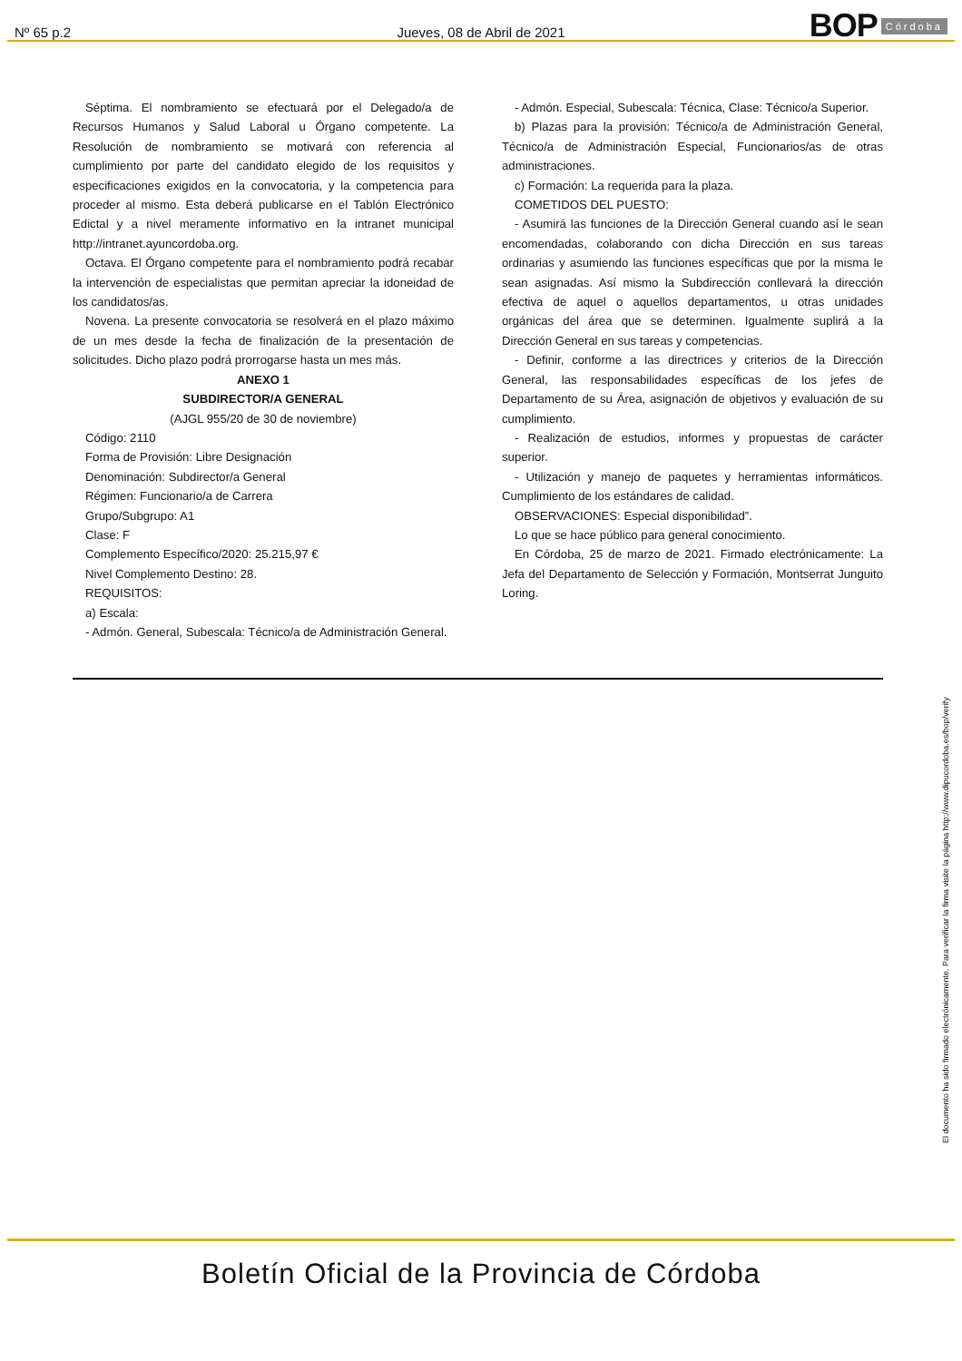Nº 65 p.2 Jueves, 08 de Abril de 2021 BOP Córdoba
Séptima. El nombramiento se efectuará por el Delegado/a de Recursos Humanos y Salud Laboral u Órgano competente. La Resolución de nombramiento se motivará con referencia al cumplimiento por parte del candidato elegido de los requisitos y especificaciones exigidos en la convocatoria, y la competencia para proceder al mismo. Esta deberá publicarse en el Tablón Electrónico Edictal y a nivel meramente informativo en la intranet municipal http://intranet.ayuncordoba.org.
Octava. El Órgano competente para el nombramiento podrá recabar la intervención de especialistas que permitan apreciar la idoneidad de los candidatos/as.
Novena. La presente convocatoria se resolverá en el plazo máximo de un mes desde la fecha de finalización de la presentación de solicitudes. Dicho plazo podrá prorrogarse hasta un mes más.
ANEXO 1
SUBDIRECTOR/A GENERAL
(AJGL 955/20 de 30 de noviembre)
Código: 2110
Forma de Provisión: Libre Designación
Denominación: Subdirector/a General
Régimen: Funcionario/a de Carrera
Grupo/Subgrupo: A1
Clase: F
Complemento Específico/2020: 25.215,97 €
Nivel Complemento Destino: 28.
REQUISITOS:
a) Escala:
- Admón. General, Subescala: Técnico/a de Administración General.
- Admón. Especial, Subescala: Técnica, Clase: Técnico/a Superior.
b) Plazas para la provisión: Técnico/a de Administración General, Técnico/a de Administración Especial, Funcionarios/as de otras administraciones.
c) Formación: La requerida para la plaza.
COMETIDOS DEL PUESTO:
- Asumirá las funciones de la Dirección General cuando así le sean encomendadas, colaborando con dicha Dirección en sus tareas ordinarias y asumiendo las funciones específicas que por la misma le sean asignadas. Así mismo la Subdirección conllevará la dirección efectiva de aquel o aquellos departamentos, u otras unidades orgánicas del área que se determinen. Igualmente suplirá a la Dirección General en sus tareas y competencias.
- Definir, conforme a las directrices y criterios de la Dirección General, las responsabilidades específicas de los jefes de Departamento de su Área, asignación de objetivos y evaluación de su cumplimiento.
- Realización de estudios, informes y propuestas de carácter superior.
- Utilización y manejo de paquetes y herramientas informáticos. Cumplimiento de los estándares de calidad.
OBSERVACIONES: Especial disponibilidad”.
Lo que se hace público para general conocimiento.
En Córdoba, 25 de marzo de 2021. Firmado electrónicamente: La Jefa del Departamento de Selección y Formación, Montserrat Junguito Loring.
El documento ha sido firmado electrónicamente. Para verificar la firma visite la página http://www.dipucordoba.es/bop/verify
Boletín Oficial de la Provincia de Córdoba